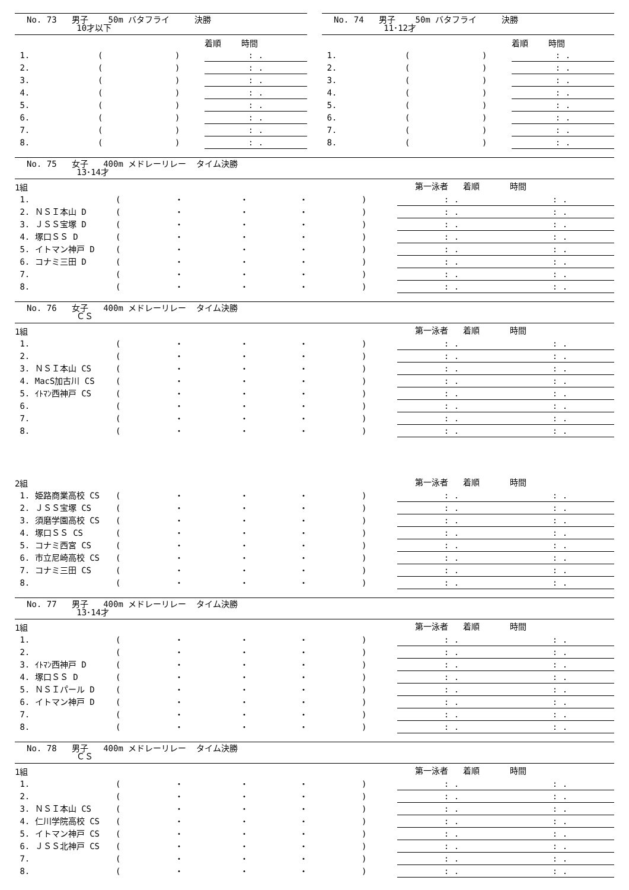No. 73 男子 50m バタフライ 決勝
10才以下
| | | | 着順 時間 |
| --- | --- | --- | --- |
| 1. | ( | ) | : . |
| 2. | ( | ) | : . |
| 3. | ( | ) | : . |
| 4. | ( | ) | : . |
| 5. | ( | ) | : . |
| 6. | ( | ) | : . |
| 7. | ( | ) | : . |
| 8. | ( | ) | : . |
No. 74 男子 50m バタフライ 決勝
11･12才
| | | | 着順 時間 |
| --- | --- | --- | --- |
| 1. | ( | ) | : . |
| 2. | ( | ) | : . |
| 3. | ( | ) | : . |
| 4. | ( | ) | : . |
| 5. | ( | ) | : . |
| 6. | ( | ) | : . |
| 7. | ( | ) | : . |
| 8. | ( | ) | : . |
No. 75 女子 400m メドレーリレー タイム決勝
13･14才
| 1組 | | | | | | 第一泳者 着順 時間 | |
| --- | --- | --- | --- | --- | --- | --- | --- |
| 1. | ( | ・ | ・ | ・ | ) | : . | : . |
| 2. ＮＳＩ本山 D | ( | ・ | ・ | ・ | ) | : . | : . |
| 3. ＪＳＳ宝塚 D | ( | ・ | ・ | ・ | ) | : . | : . |
| 4. 塚口ＳＳ D | ( | ・ | ・ | ・ | ) | : . | : . |
| 5. イトマン神戸 D | ( | ・ | ・ | ・ | ) | : . | : . |
| 6. コナミ三田 D | ( | ・ | ・ | ・ | ) | : . | : . |
| 7. | ( | ・ | ・ | ・ | ) | : . | : . |
| 8. | ( | ・ | ・ | ・ | ) | : . | : . |
No. 76 女子 400m メドレーリレー タイム決勝
ＣＳ
| 1組 | | | | | | 第一泳者 着順 時間 | |
| --- | --- | --- | --- | --- | --- | --- | --- |
| 1. | ( | ・ | ・ | ・ | ) | : . | : . |
| 2. | ( | ・ | ・ | ・ | ) | : . | : . |
| 3. ＮＳＩ本山 CS | ( | ・ | ・ | ・ | ) | : . | : . |
| 4. MacS加古川 CS | ( | ・ | ・ | ・ | ) | : . | : . |
| 5. ｲﾄﾏﾝ西神戸 CS | ( | ・ | ・ | ・ | ) | : . | : . |
| 6. | ( | ・ | ・ | ・ | ) | : . | : . |
| 7. | ( | ・ | ・ | ・ | ) | : . | : . |
| 8. | ( | ・ | ・ | ・ | ) | : . | : . |
| 2組 | | | | | | 第一泳者 着順 時間 | |
| --- | --- | --- | --- | --- | --- | --- | --- |
| 1. 姫路商業高校 CS | ( | ・ | ・ | ・ | ) | : . | : . |
| 2. ＪＳＳ宝塚 CS | ( | ・ | ・ | ・ | ) | : . | : . |
| 3. 須磨学園高校 CS | ( | ・ | ・ | ・ | ) | : . | : . |
| 4. 塚口ＳＳ CS | ( | ・ | ・ | ・ | ) | : . | : . |
| 5. コナミ西宮 CS | ( | ・ | ・ | ・ | ) | : . | : . |
| 6. 市立尼崎高校 CS | ( | ・ | ・ | ・ | ) | : . | : . |
| 7. コナミ三田 CS | ( | ・ | ・ | ・ | ) | : . | : . |
| 8. | ( | ・ | ・ | ・ | ) | : . | : . |
No. 77 男子 400m メドレーリレー タイム決勝
13･14才
| 1組 | | | | | | 第一泳者 着順 時間 | |
| --- | --- | --- | --- | --- | --- | --- | --- |
| 1. | ( | ・ | ・ | ・ | ) | : . | : . |
| 2. | ( | ・ | ・ | ・ | ) | : . | : . |
| 3. ｲﾄﾏﾝ西神戸 D | ( | ・ | ・ | ・ | ) | : . | : . |
| 4. 塚口ＳＳ D | ( | ・ | ・ | ・ | ) | : . | : . |
| 5. ＮＳＩパール D | ( | ・ | ・ | ・ | ) | : . | : . |
| 6. イトマン神戸 D | ( | ・ | ・ | ・ | ) | : . | : . |
| 7. | ( | ・ | ・ | ・ | ) | : . | : . |
| 8. | ( | ・ | ・ | ・ | ) | : . | : . |
No. 78 男子 400m メドレーリレー タイム決勝
ＣＳ
| 1組 | | | | | | 第一泳者 着順 時間 | |
| --- | --- | --- | --- | --- | --- | --- | --- |
| 1. | ( | ・ | ・ | ・ | ) | : . | : . |
| 2. | ( | ・ | ・ | ・ | ) | : . | : . |
| 3. ＮＳＩ本山 CS | ( | ・ | ・ | ・ | ) | : . | : . |
| 4. 仁川学院高校 CS | ( | ・ | ・ | ・ | ) | : . | : . |
| 5. イトマン神戸 CS | ( | ・ | ・ | ・ | ) | : . | : . |
| 6. ＪＳＳ北神戸 CS | ( | ・ | ・ | ・ | ) | : . | : . |
| 7. | ( | ・ | ・ | ・ | ) | : . | : . |
| 8. | ( | ・ | ・ | ・ | ) | : . | : . |